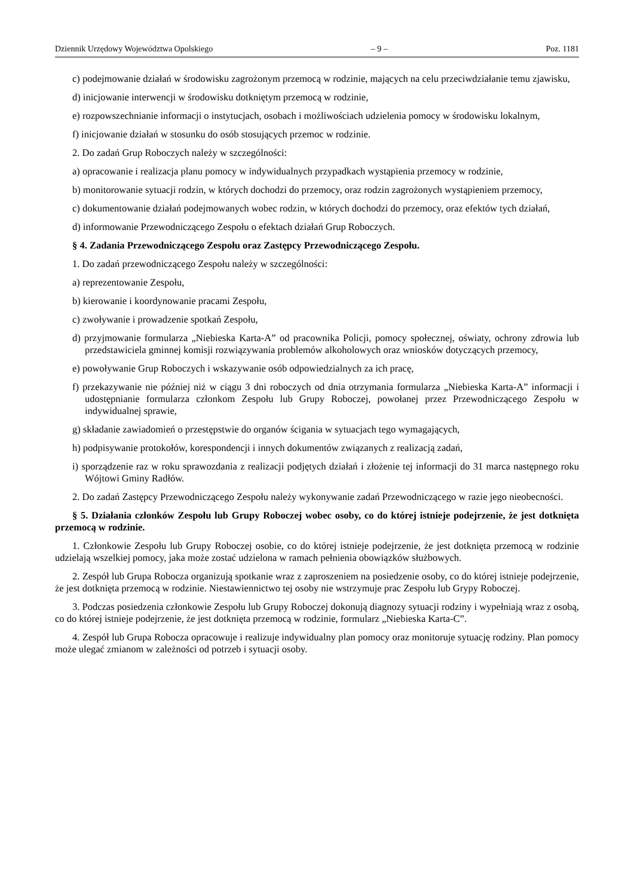Dziennik Urzędowy Województwa Opolskiego – 9 – Poz. 1181
c) podejmowanie działań w środowisku zagrożonym przemocą w rodzinie, mających na celu przeciwdziałanie temu zjawisku,
d) inicjowanie interwencji w środowisku dotkniętym przemocą w rodzinie,
e) rozpowszechnianie informacji o instytucjach, osobach i możliwościach udzielenia pomocy w środowisku lokalnym,
f) inicjowanie działań w stosunku do osób stosujących przemoc w rodzinie.
2. Do zadań Grup Roboczych należy w szczególności:
a) opracowanie i realizacja planu pomocy w indywidualnych przypadkach wystąpienia przemocy w rodzinie,
b) monitorowanie sytuacji rodzin, w których dochodzi do przemocy, oraz rodzin zagrożonych wystąpieniem przemocy,
c) dokumentowanie działań podejmowanych wobec rodzin, w których dochodzi do przemocy, oraz efektów tych działań,
d) informowanie Przewodniczącego Zespołu o efektach działań Grup Roboczych.
§ 4. Zadania Przewodniczącego Zespołu oraz Zastępcy Przewodniczącego Zespołu.
1. Do zadań przewodniczącego Zespołu należy w szczególności:
a) reprezentowanie Zespołu,
b) kierowanie i koordynowanie pracami Zespołu,
c) zwoływanie i prowadzenie spotkań Zespołu,
d) przyjmowanie formularza „Niebieska Karta-A” od pracownika Policji, pomocy społecznej, oświaty, ochrony zdrowia lub przedstawiciela gminnej komisji rozwiązywania problemów alkoholowych oraz wniosków dotyczących przemocy,
e) powoływanie Grup Roboczych i wskazywanie osób odpowiedzialnych za ich pracę,
f) przekazywanie nie później niż w ciągu 3 dni roboczych od dnia otrzymania formularza „Niebieska Karta-A” informacji i udostępnianie formularza członkom Zespołu lub Grupy Roboczej, powołanej przez Przewodniczącego Zespołu w indywidualnej sprawie,
g) składanie zawiadomień o przestępstwie do organów ścigania w sytuacjach tego wymagających,
h) podpisywanie protokołów, korespondencji i innych dokumentów związanych z realizacją zadań,
i) sporządzenie raz w roku sprawozdania z realizacji podjętych działań i złożenie tej informacji do 31 marca następnego roku Wójtowi Gminy Radłów.
2. Do zadań Zastępcy Przewodniczącego Zespołu należy wykonywanie zadań Przewodniczącego w razie jego nieobecności.
§ 5. Działania członków Zespołu lub Grupy Roboczej wobec osoby, co do której istnieje podejrzenie, że jest dotknięta przemocą w rodzinie.
1. Członkowie Zespołu lub Grupy Roboczej osobie, co do której istnieje podejrzenie, że jest dotknięta przemocą w rodzinie udzielają wszelkiej pomocy, jaka może zostać udzielona w ramach pełnienia obowiązków służbowych.
2. Zespół lub Grupa Robocza organizują spotkanie wraz z zaproszeniem na posiedzenie osoby, co do której istnieje podejrzenie, że jest dotknięta przemocą w rodzinie. Niestawiennictwo tej osoby nie wstrzymuje prac Zespołu lub Grypy Roboczej.
3. Podczas posiedzenia członkowie Zespołu lub Grupy Roboczej dokonują diagnozy sytuacji rodziny i wypełniają wraz z osobą, co do której istnieje podejrzenie, że jest dotknięta przemocą w rodzinie, formularz „Niebieska Karta-C”.
4. Zespół lub Grupa Robocza opracowuje i realizuje indywidualny plan pomocy oraz monitoruje sytuację rodziny. Plan pomocy może ulegać zmianom w zależności od potrzeb i sytuacji osoby.